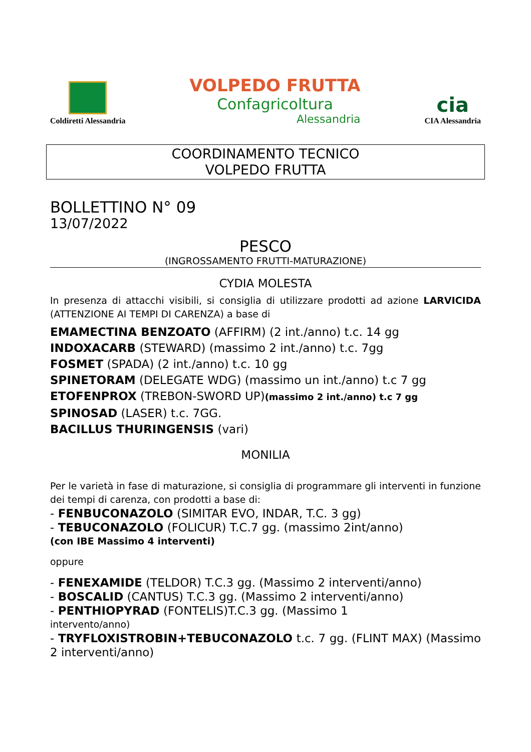Coldiretti Alessandria
VOLPEDO FRUTTA
Confagricoltura
Alessandria
cia
CIA Alessandria
COORDINAMENTO TECNICO
VOLPEDO FRUTTA
BOLLETTINO N° 09
13/07/2022
PESCO
(INGROSSAMENTO FRUTTI-MATURAZIONE)
CYDIA MOLESTA
In presenza di attacchi visibili, si consiglia di utilizzare prodotti ad azione LARVICIDA (ATTENZIONE AI TEMPI DI CARENZA) a base di
EMAMECTINA BENZOATO (AFFIRM) (2 int./anno) t.c. 14 gg
INDOXACARB (STEWARD) (massimo 2 int./anno) t.c. 7gg
FOSMET (SPADA) (2 int./anno) t.c. 10 gg
SPINETORAM (DELEGATE WDG) (massimo un int./anno) t.c 7 gg
ETOFENPROX (TREBON-SWORD UP)(massimo 2 int./anno) t.c 7 gg
SPINOSAD (LASER) t.c. 7GG.
BACILLUS THURINGENSIS (vari)
MONILIA
Per le varietà in fase di maturazione, si consiglia di programmare gli interventi in funzione dei tempi di carenza, con prodotti a base di:
- FENBUCONAZOLO (SIMITAR EVO, INDAR, T.C. 3 gg)
- TEBUCONAZOLO (FOLICUR) T.C.7 gg. (massimo 2int/anno)
(con IBE Massimo 4 interventi)
oppure
- FENEXAMIDE (TELDOR) T.C.3 gg. (Massimo 2 interventi/anno)
- BOSCALID (CANTUS) T.C.3 gg. (Massimo 2 interventi/anno)
- PENTHIOPYRAD (FONTELIS)T.C.3 gg. (Massimo 1
intervento/anno)
- TRYFLOXISTROBIN+TEBUCONAZOLO t.c. 7 gg. (FLINT MAX) (Massimo 2 interventi/anno)